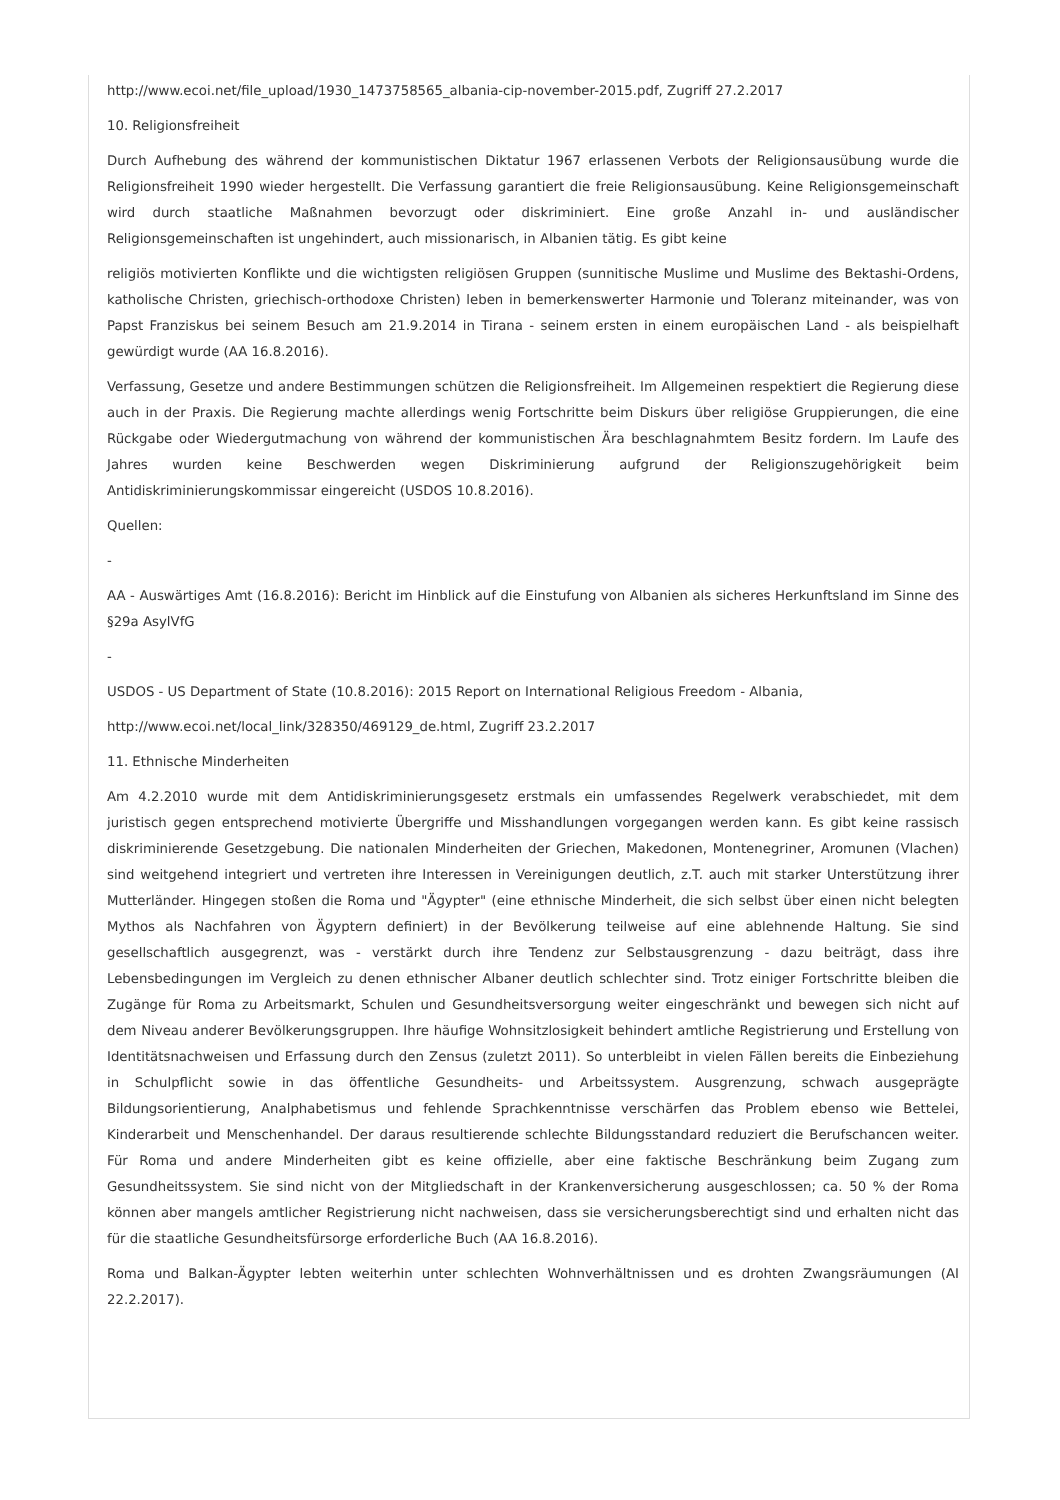http://www.ecoi.net/file_upload/1930_1473758565_albania-cip-november-2015.pdf, Zugriff 27.2.2017
10. Religionsfreiheit
Durch Aufhebung des während der kommunistischen Diktatur 1967 erlassenen Verbots der Religionsausübung wurde die Religionsfreiheit 1990 wieder hergestellt. Die Verfassung garantiert die freie Religionsausübung. Keine Religionsgemeinschaft wird durch staatliche Maßnahmen bevorzugt oder diskriminiert. Eine große Anzahl in- und ausländischer Religionsgemeinschaften ist ungehindert, auch missionarisch, in Albanien tätig. Es gibt keine
religiös motivierten Konflikte und die wichtigsten religiösen Gruppen (sunnitische Muslime und Muslime des Bektashi-Ordens, katholische Christen, griechisch-orthodoxe Christen) leben in bemerkenswerter Harmonie und Toleranz miteinander, was von Papst Franziskus bei seinem Besuch am 21.9.2014 in Tirana - seinem ersten in einem europäischen Land - als beispielhaft gewürdigt wurde (AA 16.8.2016).
Verfassung, Gesetze und andere Bestimmungen schützen die Religionsfreiheit. Im Allgemeinen respektiert die Regierung diese auch in der Praxis. Die Regierung machte allerdings wenig Fortschritte beim Diskurs über religiöse Gruppierungen, die eine Rückgabe oder Wiedergutmachung von während der kommunistischen Ära beschlagnahmtem Besitz fordern. Im Laufe des Jahres wurden keine Beschwerden wegen Diskriminierung aufgrund der Religionszugehörigkeit beim Antidiskriminierungskommissar eingereicht (USDOS 10.8.2016).
Quellen:
-
AA - Auswärtiges Amt (16.8.2016): Bericht im Hinblick auf die Einstufung von Albanien als sicheres Herkunftsland im Sinne des §29a AsylVfG
-
USDOS - US Department of State (10.8.2016): 2015 Report on International Religious Freedom - Albania,
http://www.ecoi.net/local_link/328350/469129_de.html, Zugriff 23.2.2017
11. Ethnische Minderheiten
Am 4.2.2010 wurde mit dem Antidiskriminierungsgesetz erstmals ein umfassendes Regelwerk verabschiedet, mit dem juristisch gegen entsprechend motivierte Übergriffe und Misshandlungen vorgegangen werden kann. Es gibt keine rassisch diskriminierende Gesetzgebung. Die nationalen Minderheiten der Griechen, Makedonen, Montenegriner, Aromunen (Vlachen) sind weitgehend integriert und vertreten ihre Interessen in Vereinigungen deutlich, z.T. auch mit starker Unterstützung ihrer Mutterländer. Hingegen stoßen die Roma und "Ägypter" (eine ethnische Minderheit, die sich selbst über einen nicht belegten Mythos als Nachfahren von Ägyptern definiert) in der Bevölkerung teilweise auf eine ablehnende Haltung. Sie sind gesellschaftlich ausgegrenzt, was - verstärkt durch ihre Tendenz zur Selbstausgrenzung - dazu beiträgt, dass ihre Lebensbedingungen im Vergleich zu denen ethnischer Albaner deutlich schlechter sind. Trotz einiger Fortschritte bleiben die Zugänge für Roma zu Arbeitsmarkt, Schulen und Gesundheitsversorgung weiter eingeschränkt und bewegen sich nicht auf dem Niveau anderer Bevölkerungsgruppen. Ihre häufige Wohnsitzlosigkeit behindert amtliche Registrierung und Erstellung von Identitätsnachweisen und Erfassung durch den Zensus (zuletzt 2011). So unterbleibt in vielen Fällen bereits die Einbeziehung in Schulpflicht sowie in das öffentliche Gesundheits- und Arbeitssystem. Ausgrenzung, schwach ausgeprägte Bildungsorientierung, Analphabetismus und fehlende Sprachkenntnisse verschärfen das Problem ebenso wie Bettelei, Kinderarbeit und Menschenhandel. Der daraus resultierende schlechte Bildungsstandard reduziert die Berufschancen weiter. Für Roma und andere Minderheiten gibt es keine offizielle, aber eine faktische Beschränkung beim Zugang zum Gesundheitssystem. Sie sind nicht von der Mitgliedschaft in der Krankenversicherung ausgeschlossen; ca. 50 % der Roma können aber mangels amtlicher Registrierung nicht nachweisen, dass sie versicherungsberechtigt sind und erhalten nicht das für die staatliche Gesundheitsfürsorge erforderliche Buch (AA 16.8.2016).
Roma und Balkan-Ägypter lebten weiterhin unter schlechten Wohnverhältnissen und es drohten Zwangsräumungen (AI 22.2.2017).